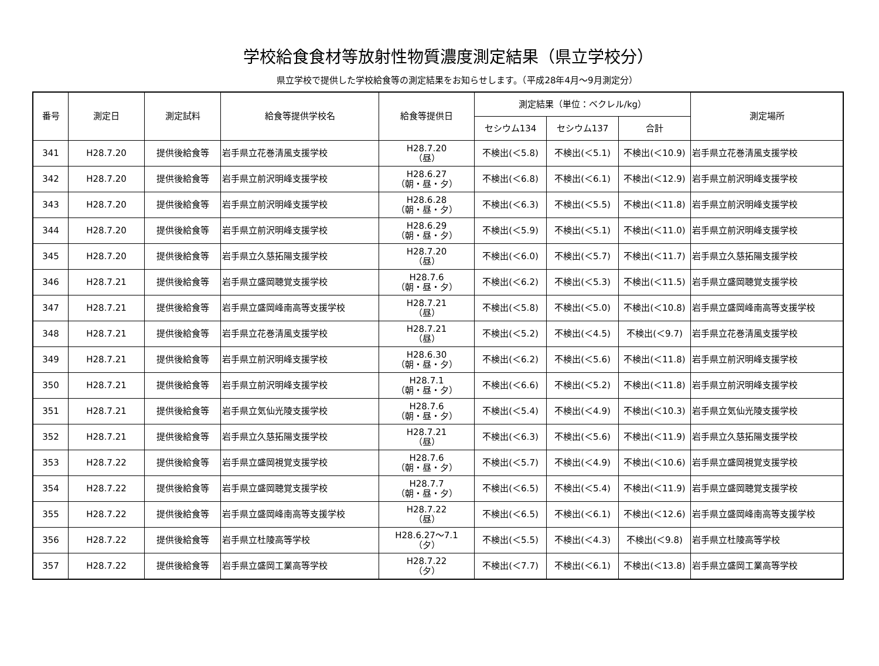学校給食食材等放射性物質濃度測定結果（県立学校分）
県立学校で提供した学校給食等の測定結果をお知らせします。（平成28年4月～9月測定分）
| 番号 | 測定日 | 測定試料 | 給食等提供学校名 | 給食等提供日 | 測定結果（単位：ベクレル/kg） | | | 測定場所 |
| --- | --- | --- | --- | --- | --- | --- | --- | --- |
| | | | | | セシウム134 | セシウム137 | 合計 | |
| 341 | H28.7.20 | 提供後給食等 | 岩手県立花巻清風支援学校 | H28.7.20 （昼） | 不検出(＜5.8) | 不検出(＜5.1) | 不検出(＜10.9) | 岩手県立花巻清風支援学校 |
| 342 | H28.7.20 | 提供後給食等 | 岩手県立前沢明峰支援学校 | H28.6.27 （朝・昼・夕） | 不検出(＜6.8) | 不検出(＜6.1) | 不検出(＜12.9) | 岩手県立前沢明峰支援学校 |
| 343 | H28.7.20 | 提供後給食等 | 岩手県立前沢明峰支援学校 | H28.6.28 （朝・昼・夕） | 不検出(＜6.3) | 不検出(＜5.5) | 不検出(＜11.8) | 岩手県立前沢明峰支援学校 |
| 344 | H28.7.20 | 提供後給食等 | 岩手県立前沢明峰支援学校 | H28.6.29 （朝・昼・夕） | 不検出(＜5.9) | 不検出(＜5.1) | 不検出(＜11.0) | 岩手県立前沢明峰支援学校 |
| 345 | H28.7.20 | 提供後給食等 | 岩手県立久慈拓陽支援学校 | H28.7.20 （昼） | 不検出(＜6.0) | 不検出(＜5.7) | 不検出(＜11.7) | 岩手県立久慈拓陽支援学校 |
| 346 | H28.7.21 | 提供後給食等 | 岩手県立盛岡聴覚支援学校 | H28.7.6 （朝・昼・夕） | 不検出(＜6.2) | 不検出(＜5.3) | 不検出(＜11.5) | 岩手県立盛岡聴覚支援学校 |
| 347 | H28.7.21 | 提供後給食等 | 岩手県立盛岡峰南高等支援学校 | H28.7.21 （昼） | 不検出(＜5.8) | 不検出(＜5.0) | 不検出(＜10.8) | 岩手県立盛岡峰南高等支援学校 |
| 348 | H28.7.21 | 提供後給食等 | 岩手県立花巻清風支援学校 | H28.7.21 （昼） | 不検出(＜5.2) | 不検出(＜4.5) | 不検出(＜9.7) | 岩手県立花巻清風支援学校 |
| 349 | H28.7.21 | 提供後給食等 | 岩手県立前沢明峰支援学校 | H28.6.30 （朝・昼・夕） | 不検出(＜6.2) | 不検出(＜5.6) | 不検出(＜11.8) | 岩手県立前沢明峰支援学校 |
| 350 | H28.7.21 | 提供後給食等 | 岩手県立前沢明峰支援学校 | H28.7.1 （朝・昼・夕） | 不検出(＜6.6) | 不検出(＜5.2) | 不検出(＜11.8) | 岩手県立前沢明峰支援学校 |
| 351 | H28.7.21 | 提供後給食等 | 岩手県立気仙光陵支援学校 | H28.7.6 （朝・昼・夕） | 不検出(＜5.4) | 不検出(＜4.9) | 不検出(＜10.3) | 岩手県立気仙光陵支援学校 |
| 352 | H28.7.21 | 提供後給食等 | 岩手県立久慈拓陽支援学校 | H28.7.21 （昼） | 不検出(＜6.3) | 不検出(＜5.6) | 不検出(＜11.9) | 岩手県立久慈拓陽支援学校 |
| 353 | H28.7.22 | 提供後給食等 | 岩手県立盛岡視覚支援学校 | H28.7.6 （朝・昼・夕） | 不検出(＜5.7) | 不検出(＜4.9) | 不検出(＜10.6) | 岩手県立盛岡視覚支援学校 |
| 354 | H28.7.22 | 提供後給食等 | 岩手県立盛岡聴覚支援学校 | H28.7.7 （朝・昼・夕） | 不検出(＜6.5) | 不検出(＜5.4) | 不検出(＜11.9) | 岩手県立盛岡聴覚支援学校 |
| 355 | H28.7.22 | 提供後給食等 | 岩手県立盛岡峰南高等支援学校 | H28.7.22 （昼） | 不検出(＜6.5) | 不検出(＜6.1) | 不検出(＜12.6) | 岩手県立盛岡峰南高等支援学校 |
| 356 | H28.7.22 | 提供後給食等 | 岩手県立杜陵高等学校 | H28.6.27～7.1 （夕） | 不検出(＜5.5) | 不検出(＜4.3) | 不検出(＜9.8) | 岩手県立杜陵高等学校 |
| 357 | H28.7.22 | 提供後給食等 | 岩手県立盛岡工業高等学校 | H28.7.22 （夕） | 不検出(＜7.7) | 不検出(＜6.1) | 不検出(＜13.8) | 岩手県立盛岡工業高等学校 |